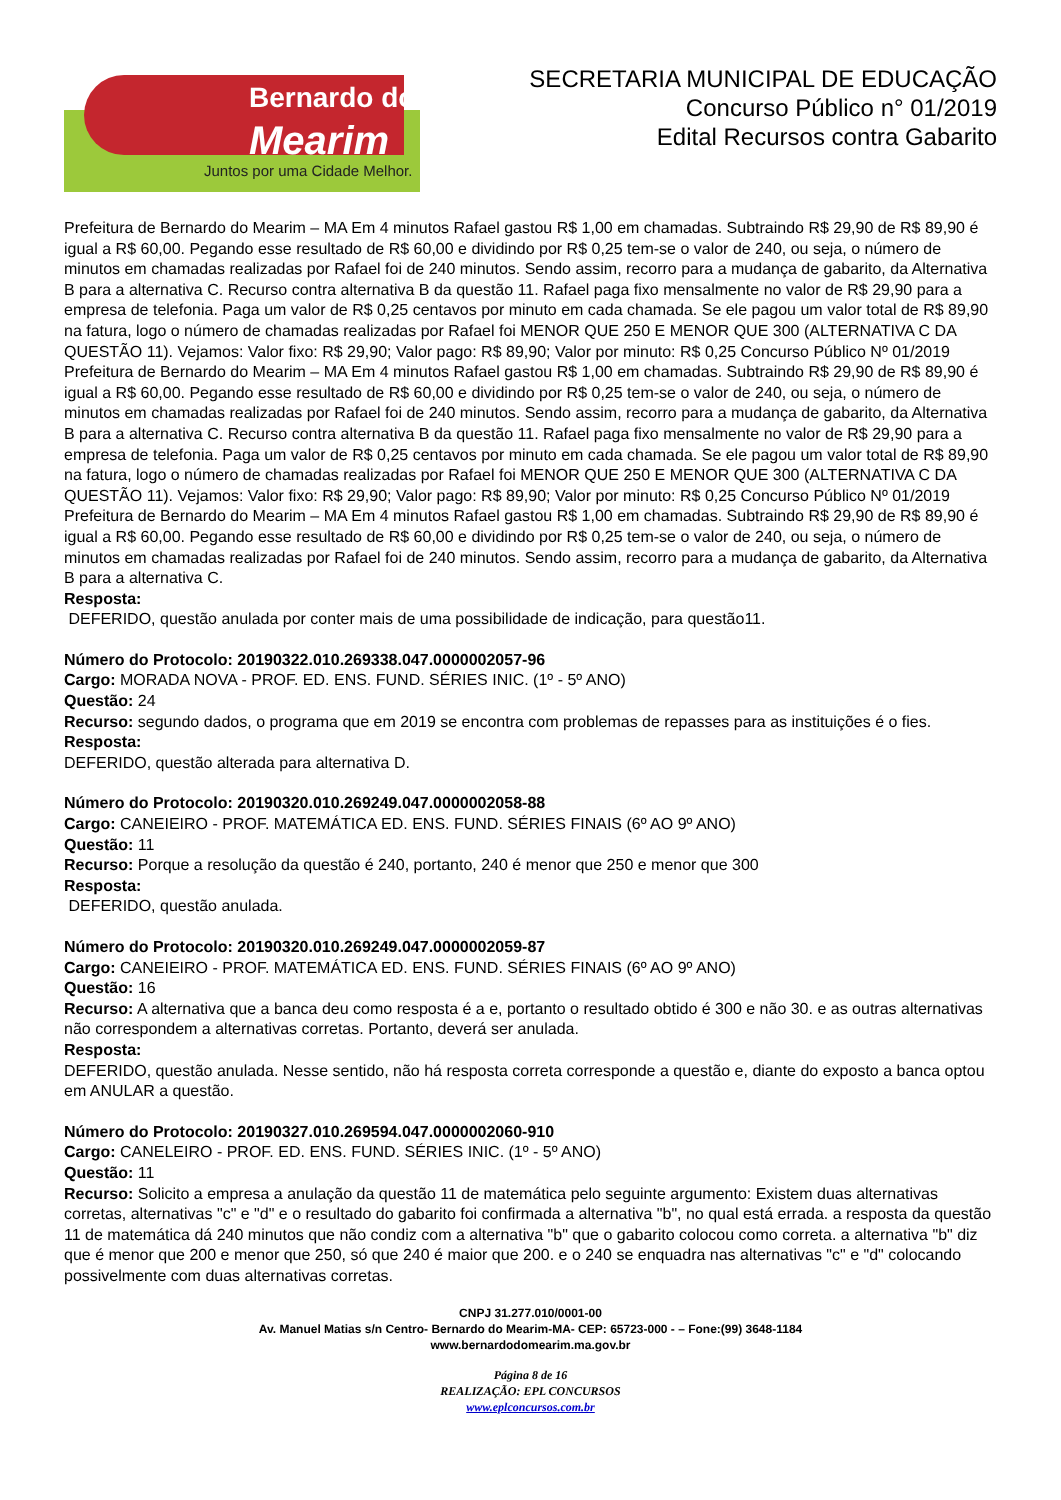Bernardo do
Mearim
Juntos por uma Cidade Melhor.
SECRETARIA MUNICIPAL DE EDUCAÇÃO
Concurso Público n° 01/2019
Edital Recursos contra Gabarito
Prefeitura de Bernardo do Mearim – MA Em 4 minutos Rafael gastou R$ 1,00 em chamadas. Subtraindo R$ 29,90 de R$ 89,90 é igual a R$ 60,00. Pegando esse resultado de R$ 60,00 e dividindo por R$ 0,25 tem-se o valor de 240, ou seja, o número de minutos em chamadas realizadas por Rafael foi de 240 minutos. Sendo assim, recorro para a mudança de gabarito, da Alternativa B para a alternativa C. Recurso contra alternativa B da questão 11. Rafael paga fixo mensalmente no valor de R$ 29,90 para a empresa de telefonia. Paga um valor de R$ 0,25 centavos por minuto em cada chamada. Se ele pagou um valor total de R$ 89,90 na fatura, logo o número de chamadas realizadas por Rafael foi MENOR QUE 250 E MENOR QUE 300 (ALTERNATIVA C DA QUESTÃO 11). Vejamos: Valor fixo: R$ 29,90; Valor pago: R$ 89,90; Valor por minuto: R$ 0,25 Concurso Público Nº 01/2019 Prefeitura de Bernardo do Mearim – MA Em 4 minutos Rafael gastou R$ 1,00 em chamadas. Subtraindo R$ 29,90 de R$ 89,90 é igual a R$ 60,00. Pegando esse resultado de R$ 60,00 e dividindo por R$ 0,25 tem-se o valor de 240, ou seja, o número de minutos em chamadas realizadas por Rafael foi de 240 minutos. Sendo assim, recorro para a mudança de gabarito, da Alternativa B para a alternativa C. Recurso contra alternativa B da questão 11. Rafael paga fixo mensalmente no valor de R$ 29,90 para a empresa de telefonia. Paga um valor de R$ 0,25 centavos por minuto em cada chamada. Se ele pagou um valor total de R$ 89,90 na fatura, logo o número de chamadas realizadas por Rafael foi MENOR QUE 250 E MENOR QUE 300 (ALTERNATIVA C DA QUESTÃO 11). Vejamos: Valor fixo: R$ 29,90; Valor pago: R$ 89,90; Valor por minuto: R$ 0,25 Concurso Público Nº 01/2019 Prefeitura de Bernardo do Mearim – MA Em 4 minutos Rafael gastou R$ 1,00 em chamadas. Subtraindo R$ 29,90 de R$ 89,90 é igual a R$ 60,00. Pegando esse resultado de R$ 60,00 e dividindo por R$ 0,25 tem-se o valor de 240, ou seja, o número de minutos em chamadas realizadas por Rafael foi de 240 minutos. Sendo assim, recorro para a mudança de gabarito, da Alternativa B para a alternativa C.
Resposta:
DEFERIDO, questão anulada por conter mais de uma possibilidade de indicação, para questão11.
Número do Protocolo: 20190322.010.269338.047.0000002057-96
Cargo: MORADA NOVA - PROF. ED. ENS. FUND. SÉRIES INIC. (1º - 5º ANO)
Questão: 24
Recurso: segundo dados, o programa que em 2019 se encontra com problemas de repasses para as instituições é o fies.
Resposta:
DEFERIDO, questão alterada para alternativa D.
Número do Protocolo: 20190320.010.269249.047.0000002058-88
Cargo: CANEIEIRO - PROF. MATEMÁTICA ED. ENS. FUND. SÉRIES FINAIS (6º AO 9º ANO)
Questão: 11
Recurso: Porque a resolução da questão é 240, portanto, 240 é menor que 250 e menor que 300
Resposta:
DEFERIDO, questão anulada.
Número do Protocolo: 20190320.010.269249.047.0000002059-87
Cargo: CANEIEIRO - PROF. MATEMÁTICA ED. ENS. FUND. SÉRIES FINAIS (6º AO 9º ANO)
Questão: 16
Recurso: A alternativa que a banca deu como resposta é a e, portanto o resultado obtido é 300 e não 30. e as outras alternativas não correspondem a alternativas corretas. Portanto, deverá ser anulada.
Resposta:
DEFERIDO, questão anulada. Nesse sentido, não há resposta correta corresponde a questão e, diante do exposto a banca optou em ANULAR a questão.
Número do Protocolo: 20190327.010.269594.047.0000002060-910
Cargo: CANELEIRO - PROF. ED. ENS. FUND. SÉRIES INIC. (1º - 5º ANO)
Questão: 11
Recurso: Solicito a empresa a anulação da questão 11 de matemática pelo seguinte argumento: Existem duas alternativas corretas, alternativas "c" e "d" e o resultado do gabarito foi confirmada a alternativa "b", no qual está errada. a resposta da questão 11 de matemática dá 240 minutos que não condiz com a alternativa "b" que o gabarito colocou como correta. a alternativa "b" diz que é menor que 200 e menor que 250, só que 240 é maior que 200. e o 240 se enquadra nas alternativas "c" e "d" colocando possivelmente com duas alternativas corretas.
CNPJ 31.277.010/0001-00
Av. Manuel Matias s/n Centro- Bernardo do Mearim-MA- CEP: 65723-000 - – Fone:(99) 3648-1184
www.bernardodomearim.ma.gov.br
Página 8 de 16
REALIZAÇÃO: EPL CONCURSOS
www.eplconcursos.com.br